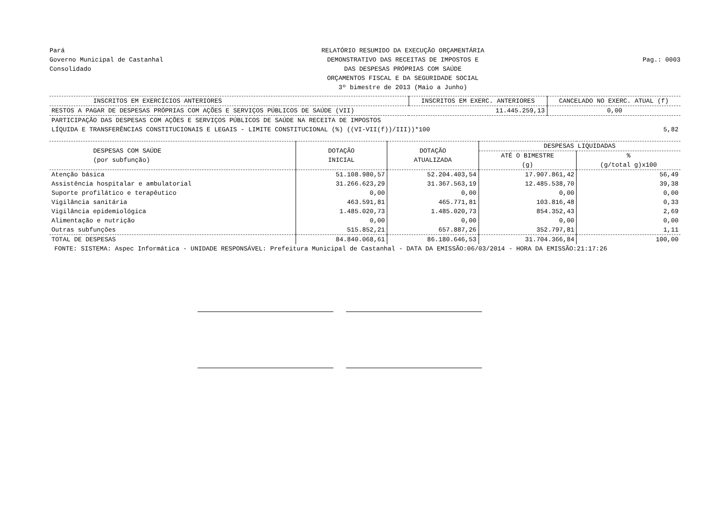Pará
Governo Municipal de Castanhal
Consolidado
RELATÓRIO RESUMIDO DA EXECUÇÃO ORÇAMENTÁRIA
DEMONSTRATIVO DAS RECEITAS DE IMPOSTOS E
DAS DESPESAS PRÓPRIAS COM SAÚDE
ORÇAMENTOS FISCAL E DA SEGURIDADE SOCIAL
3º bimestre de 2013 (Maio a Junho)
Pag.: 0003
| INSCRITOS EM EXERCÍCIOS ANTERIORES | INSCRITOS EM EXERC. ANTERIORES | CANCELADO NO EXERC. ATUAL (f) |
| --- | --- | --- |
| RESTOS A PAGAR DE DESPESAS PRÓPRIAS COM AÇÕES E SERVIÇOS PÚBLICOS DE SAÚDE (VII) | 11.445.259,13 | 0,00 |
| PARTICIPAÇÃO DAS DESPESAS COM AÇÕES E SERVIÇOS PÚBLICOS DE SAÚDE NA RECEITA DE IMPOSTOS LÍQUIDA E TRANSFERÊNCIAS CONSTITUCIONAIS E LEGAIS - LIMITE CONSTITUCIONAL (%) ((VI-VII(f))/III))*100 | | 5,82 |
| DESPESAS COM SAÚDE (por subfunção) | DOTAÇÃO INICIAL | DOTAÇÃO ATUALIZADA | DESPESAS LIQUIDADAS | |
| --- | --- | --- | --- | --- |
| | | | ATÉ O BIMESTRE (g) | % (g/total g)x100 |
| Atenção básica | 51.108.980,57 | 52.204.403,54 | 17.907.861,42 | 56,49 |
| Assistência hospitalar e ambulatorial | 31.266.623,29 | 31.367.563,19 | 12.485.538,70 | 39,38 |
| Suporte profilático e terapêutico | 0,00 | 0,00 | 0,00 | 0,00 |
| Vigilância sanitária | 463.591,81 | 465.771,81 | 103.816,48 | 0,33 |
| Vigilância epidemiológica | 1.485.020,73 | 1.485.020,73 | 854.352,43 | 2,69 |
| Alimentação e nutrição | 0,00 | 0,00 | 0,00 | 0,00 |
| Outras subfunções | 515.852,21 | 657.887,26 | 352.797,81 | 1,11 |
| TOTAL DE DESPESAS | 84.840.068,61 | 86.180.646,53 | 31.704.366,84 | 100,00 |
FONTE: SISTEMA: Aspec Informática - UNIDADE RESPONSÁVEL: Prefeitura Municipal de Castanhal - DATA DA EMISSÃO:06/03/2014 - HORA DA EMISSÃO:21:17:26